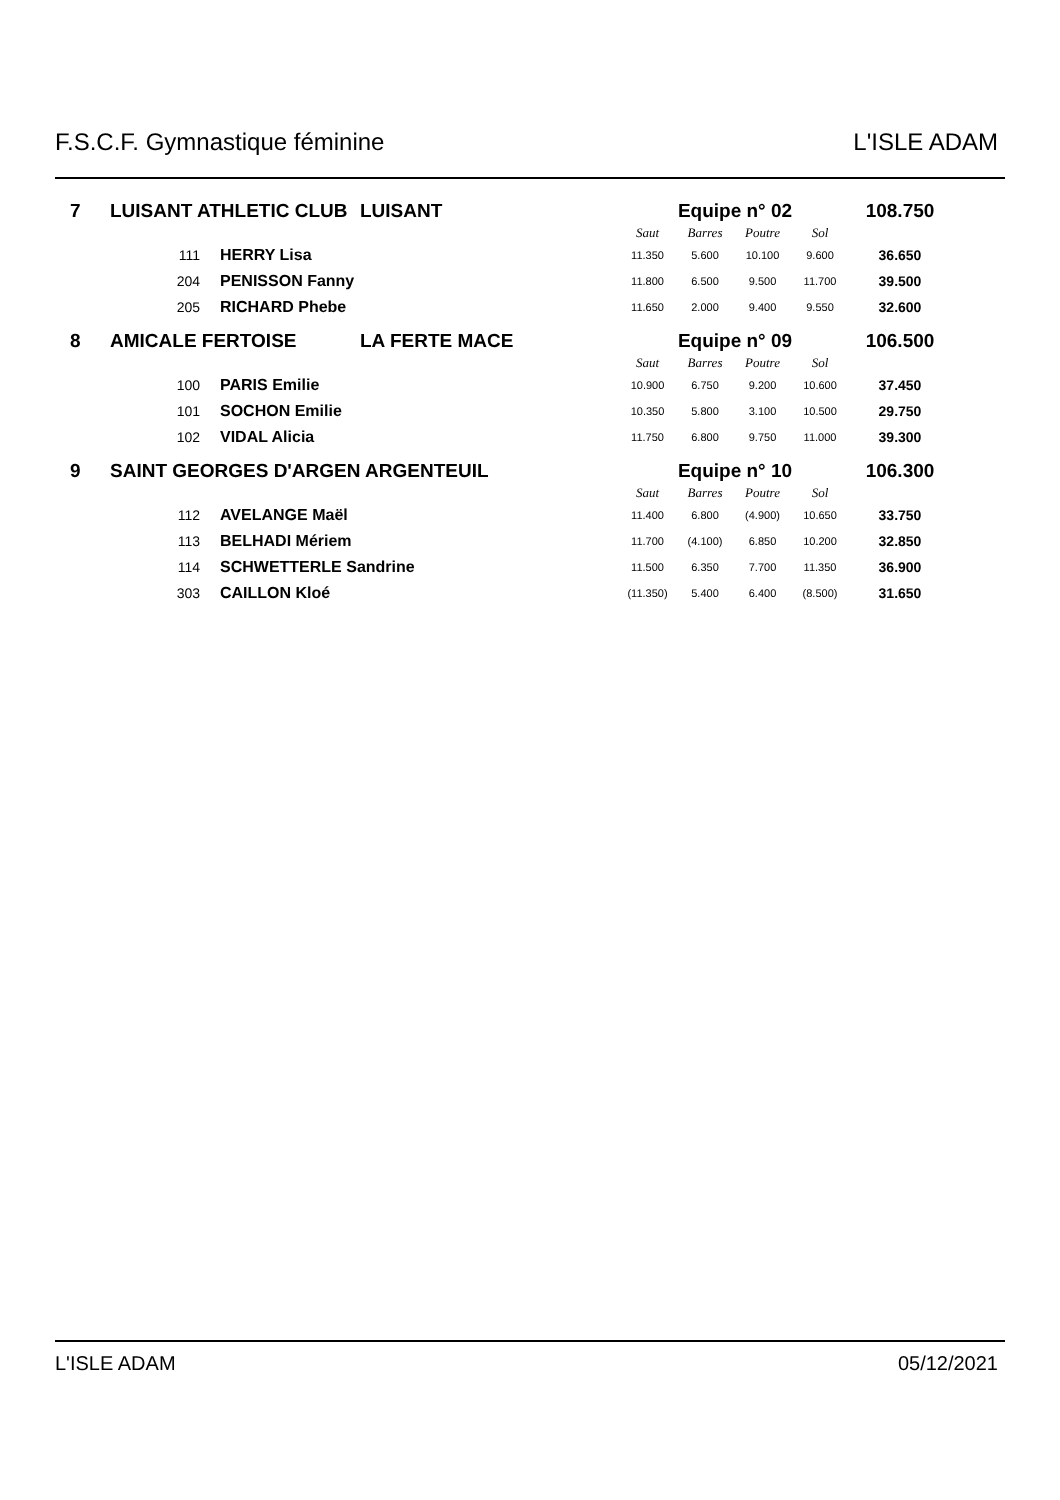F.S.C.F. Gymnastique féminine L'ISLE ADAM
| 7 | LUISANT ATHLETIC CLUB | | LUISANT | Equipe n° 02 | | | | 108.750 |
| | | | | Saut | Barres | Poutre | Sol | |
| | 111 | HERRY Lisa | | 11.350 | 5.600 | 10.100 | 9.600 | 36.650 |
| | 204 | PENISSON Fanny | | 11.800 | 6.500 | 9.500 | 11.700 | 39.500 |
| | 205 | RICHARD Phebe | | 11.650 | 2.000 | 9.400 | 9.550 | 32.600 |
| 8 | AMICALE FERTOISE | | LA FERTE MACE | Equipe n° 09 | | | | 106.500 |
| | | | | Saut | Barres | Poutre | Sol | |
| | 100 | PARIS Emilie | | 10.900 | 6.750 | 9.200 | 10.600 | 37.450 |
| | 101 | SOCHON Emilie | | 10.350 | 5.800 | 3.100 | 10.500 | 29.750 |
| | 102 | VIDAL Alicia | | 11.750 | 6.800 | 9.750 | 11.000 | 39.300 |
| 9 | SAINT GEORGES D'ARGEN ARGENTEUIL | | | Equipe n° 10 | | | | 106.300 |
| | | | | Saut | Barres | Poutre | Sol | |
| | 112 | AVELANGE Maël | | 11.400 | 6.800 | (4.900) | 10.650 | 33.750 |
| | 113 | BELHADI Mériem | | 11.700 | (4.100) | 6.850 | 10.200 | 32.850 |
| | 114 | SCHWETTERLE Sandrine | | 11.500 | 6.350 | 7.700 | 11.350 | 36.900 |
| | 303 | CAILLON Kloé | | (11.350) | 5.400 | 6.400 | (8.500) | 31.650 |
L'ISLE ADAM 05/12/2021